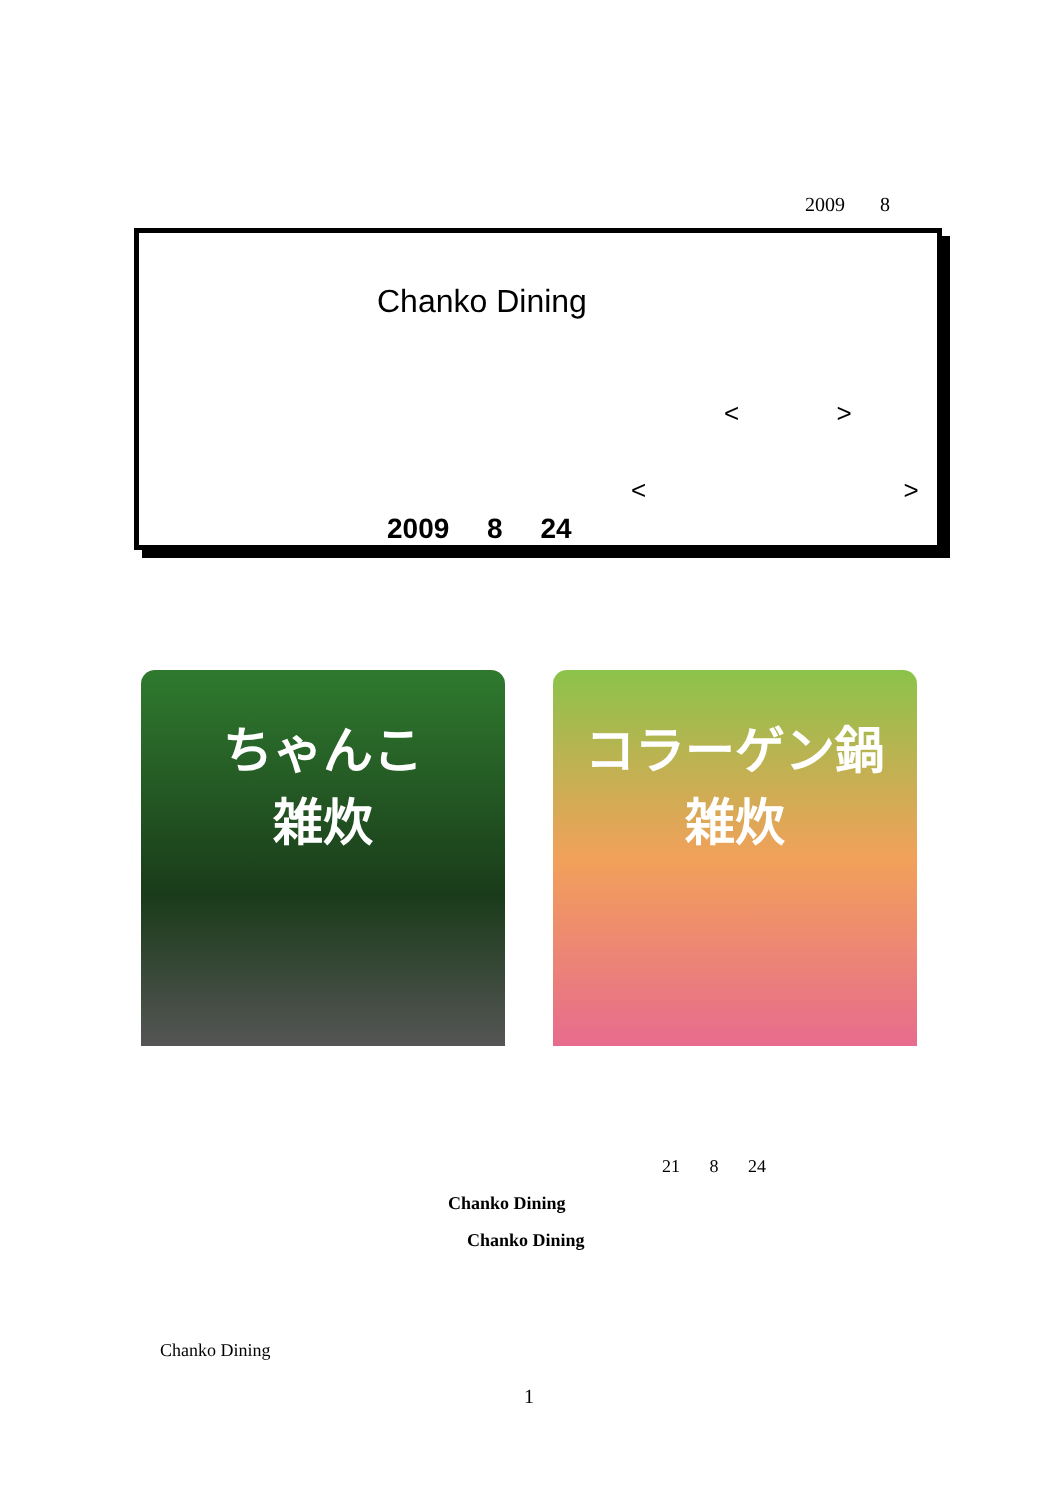2009 8
Chanko Dining
< >
< >
2009 8 24
ちゃんこ
雑炊
コラーゲン鍋
雑炊
21 8 24
Chanko Dining
Chanko Dining
Chanko Dining
1